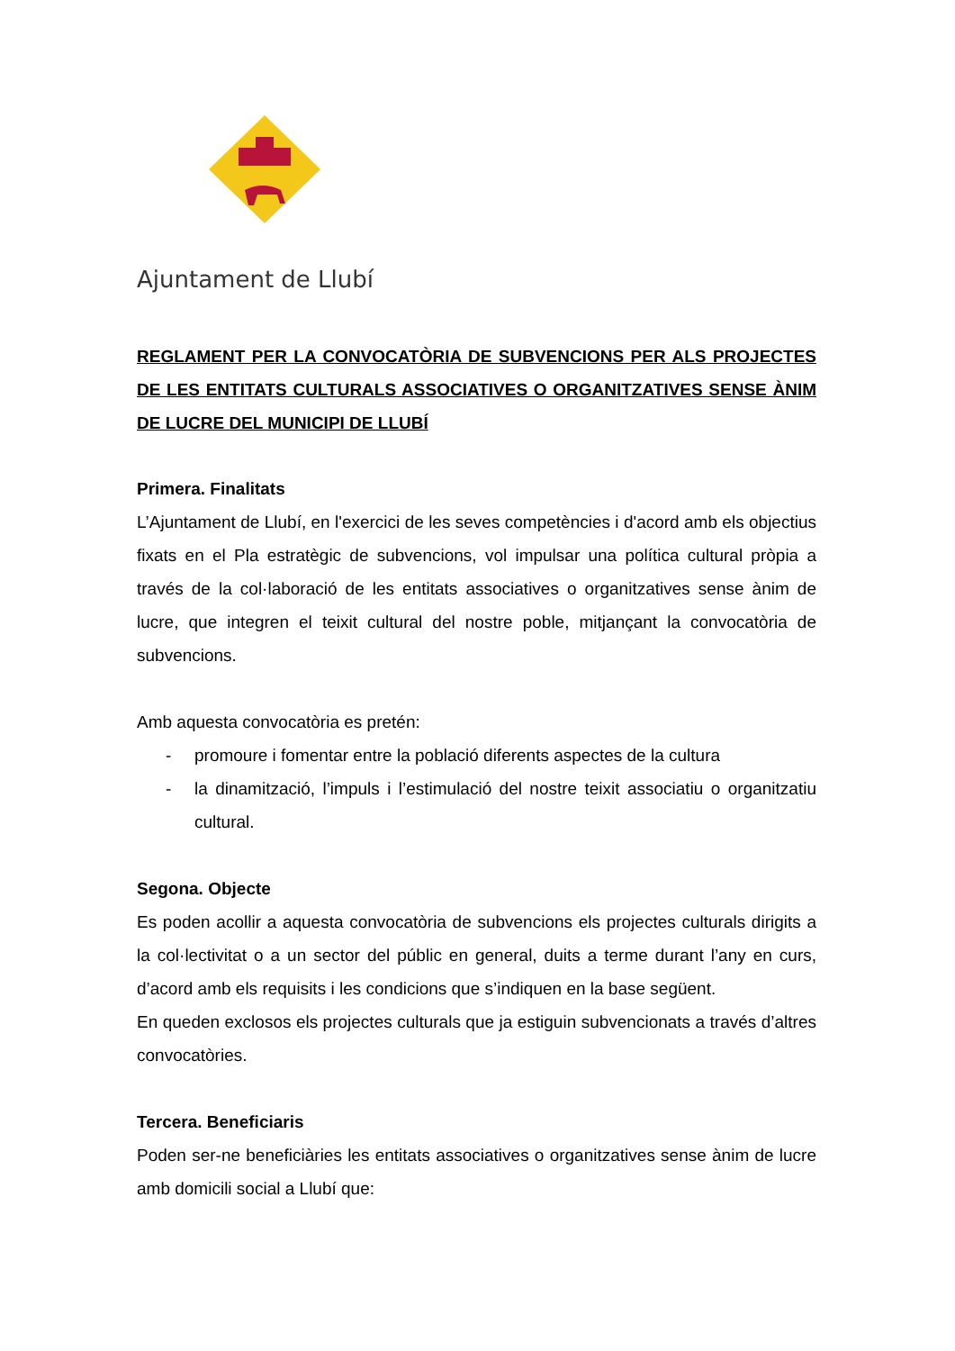Ajuntament de Llubí
REGLAMENT PER LA CONVOCATÒRIA DE SUBVENCIONS PER ALS PROJECTES DE LES ENTITATS CULTURALS ASSOCIATIVES O ORGANITZATIVES SENSE ÀNIM DE LUCRE DEL MUNICIPI DE LLUBÍ
Primera. Finalitats
L’Ajuntament de Llubí, en l'exercici de les seves competències i d'acord amb els objectius fixats en el Pla estratègic de subvencions, vol impulsar una política cultural pròpia a través de la col·laboració de les entitats associatives o organitzatives sense ànim de lucre, que integren el teixit cultural del nostre poble, mitjançant la convocatòria de subvencions.
Amb aquesta convocatòria es pretén:
- promoure i fomentar entre la població diferents aspectes de la cultura
- la dinamització, l’impuls i l’estimulació del nostre teixit associatiu o organitzatiu cultural.
Segona. Objecte
Es poden acollir a aquesta convocatòria de subvencions els projectes culturals dirigits a la col·lectivitat o a un sector del públic en general, duits a terme durant l’any en curs, d’acord amb els requisits i les condicions que s’indiquen en la base següent.
En queden exclosos els projectes culturals que ja estiguin subvencionats a través d’altres convocatòries.
Tercera. Beneficiaris
Poden ser-ne beneficiàries les entitats associatives o organitzatives sense ànim de lucre amb domicili social a Llubí que: